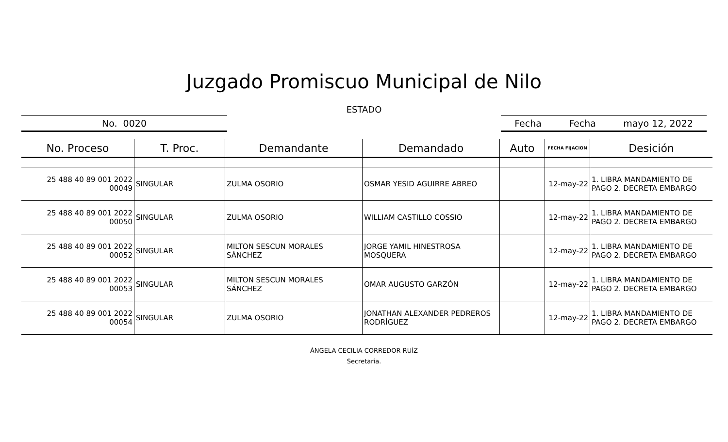Juzgado Promiscuo Municipal de Nilo
ESTADO
No. 0020 Fecha Fecha mayo 12, 2022
| No. Proceso | T. Proc. | Demandante | Demandado | Auto | FECHA FIJACION | Desición |
| --- | --- | --- | --- | --- | --- | --- |
| 25 488 40 89 001 2022 00049 | SINGULAR | ZULMA OSORIO | OSMAR YESID AGUIRRE ABREO | | 12-may-22 | 1. LIBRA MANDAMIENTO DE PAGO 2. DECRETA EMBARGO |
| 25 488 40 89 001 2022 00050 | SINGULAR | ZULMA OSORIO | WILLIAM CASTILLO COSSIO | | 12-may-22 | 1. LIBRA MANDAMIENTO DE PAGO 2. DECRETA EMBARGO |
| 25 488 40 89 001 2022 00052 | SINGULAR | MILTON SESCUN MORALES SÁNCHEZ | JORGE YAMIL HINESTROSA MOSQUERA | | 12-may-22 | 1. LIBRA MANDAMIENTO DE PAGO 2. DECRETA EMBARGO |
| 25 488 40 89 001 2022 00053 | SINGULAR | MILTON SESCUN MORALES SÁNCHEZ | OMAR AUGUSTO GARZÓN | | 12-may-22 | 1. LIBRA MANDAMIENTO DE PAGO 2. DECRETA EMBARGO |
| 25 488 40 89 001 2022 00054 | SINGULAR | ZULMA OSORIO | JONATHAN ALEXANDER PEDREROS RODRÍGUEZ | | 12-may-22 | 1. LIBRA MANDAMIENTO DE PAGO 2. DECRETA EMBARGO |
ÁNGELA CECILIA CORREDOR RUÍZ
Secretaria.